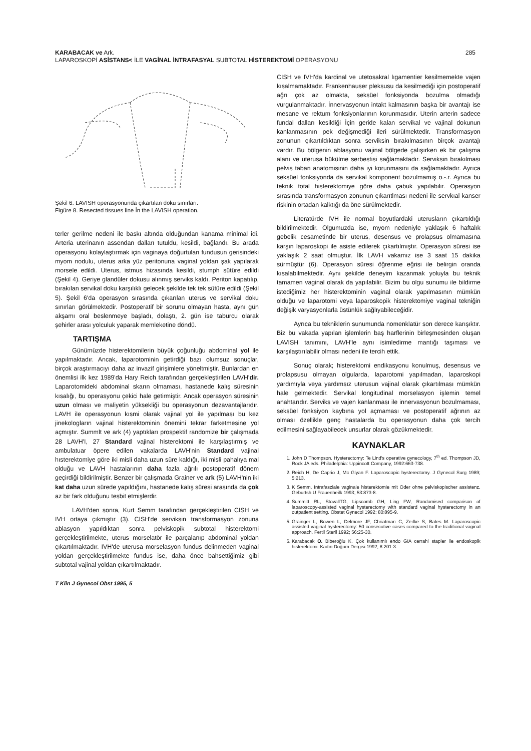285 KARABACAK ve Ark.
LAPAROSKOPİ ASİSTANS< İLE VAGİNAL İNTRAFASYAL SUBTOTAL HİSTEREKTOMİ OPERASYONU
Şekil 6. LAVISH operasyonunda çıkartılan doku sınırları.
Figüre 8. Resected tissues line İn the LAVISH operation.
terler gerilme nedeni ile baskı altında olduğundan kanama minimal idi. Arteria uterinanın assendan dalları tutuldu, kesildi, bağlandı. Bu arada operasyonu kolaylaştırmak için vaginaya doğurtulan fundusun gerisindeki myom nodulu, uterus arka yüz peritonuna vaginal yoldan şak yapılarak morsele edildi. Uterus, istmus hizasında kesildi, stumph sütüre edildi (Şekil 4). Geriye glandüler dokusu alınmış serviks kaldı. Periton kapatılıp, bırakılan servikal doku karşılıklı gelecek şekilde tek tek sütüre edildi (Şekil 5). Şekil 6'da operasyon sırasında çıkarılan uterus ve servikal doku sınırları görülmektedir. Postoperatif bir sorunu olmayan hasta, aynı gün akşamı oral beslenmeye başladı, dolaştı, 2. gün ise taburcu olarak şehirler arası yolculuk yaparak memleketine döndü.
TARTIŞMA
Günümüzde histerektomilerin büyük çoğunluğu abdominal yol ile yapılmaktadır. Ancak, laparotominin getirdiği bazı olumsuz sonuçlar, birçok araştırmacıyı daha az invazif girişimlere yöneltmiştir. Bunlardan en önemlisi ilk kez 1989'da Hary Reich tarafından gerçekleştirilen LAVH'dir. Laparotomideki abdominal skarın olmaması, hastanede kalış süresinin kısalığı, bu operasyonu çekici hale getirmiştir. Ancak operasyon süresinin uzun olması ve maliyetin yüksekliği bu operasyonun dezavantajlarıdır. LAVH ile operasyonun kısmi olarak vajinal yol ile yapılması bu kez jinekologların vajinal histerektominin önemini tekrar farketmesine yol açmıştır. Summlt ve ark (4) yaptıkları prospektif randomize bir çalışmada 28 LAVH'I, 27 Standard vajinal histerektomi ile karşılaştırmış ve ambulatuar öpere edilen vakalarda LAVH'nin Standard vajinal hısterektomiye göre iki misli daha uzun süre kaldığı, iki misli pahalıya mal olduğu ve LAVH hastalarının daha fazla ağrılı postoperatif dönem geçirdiği bildirilmiştir. Benzer bir çalışmada Grainer ve ark (5) LAVH'nin iki kat daha uzun sürede yapıldığını, hastanede kalış süresi arasında da çok az bir fark olduğunu tesbit etmişlerdir.
LAVH'den sonra, Kurt Semm tarafından gerçekleştirilen CISH ve IVH ortaya çıkmıştır (3). CISH'de serviksin transformasyon zonuna ablasyon yapıldıktan sonra pelviskopik subtotal histerektomi gerçekleştirilmekte, uterus morselatör ile parçalanıp abdominal yoldan çıkartılmaktadır. IVH'de uterusa morselasyon fundus delinmeden vaginal yoldan gerçekleştirilmekte fundus ise, daha önce bahsettiğimiz gibi subtotal vajinal yoldan çıkartılmaktadır.
T Klin J Gynecol Obst 1995, 5
CISH ve IVH'da kardinal ve utetosakral lıgamentier kesilmemekte vajen kısalmamaktadır. Frankenhauser pleksusu da kesilmediği için postoperatif ağrı çok az olmakta, seksüel fonksiyonda bozulma olmadığı vurgulanmaktadır. İnnervasyonun intakt kalmasının başka bir avantajı ise mesane ve rektum fonksiyonlarının korunmasıdır. Uterin arterin sadece fundal dalları kesildiği İçin geride kalan servikal ve vajinal dokunun kanlanmasının pek değişmediği ileri sürülmektedir. Transformasyon zonunun çıkartıldıktan sonra serviksin bırakılmasının birçok avantajı vardır. Bu bölgenin ablasyonu vajinal bölgede çalışırken ek bir çalışma alanı ve uterusa bükülme serbestisi sağlamaktadır. Serviksin bırakılması pelvis taban anatomisinin daha iyi korunmasını da sağlamaktadır. Ayrıca seksüel fonksiyonda da servikal komponent bozulmamış o.-.r. Ayrıca bu teknik total histerektomiye göre daha çabuk yapılabilir. Operasyon sırasında transformasyon zonunun çıkarıtlması nedeni ile servkıal kanser riskinin ortadan kalktığı da öne sürülmektedir.
Literatürde IVH ile normal boyutlardaki uterusların çıkartıldığı bildirilmektedir. Olgumuzda ise, myom nedeniyle yaklaşık 6 haftalık gebelik cesametinde bir uterus, desensus ve prolapsus olmamasına karşın laparoskopi ile asiste edilerek çıkartılmıştır. Operasyon süresi ise yaklaşık 2 saat olmuştur. İlk LAVH vakamız ise 3 saat 15 dakika sürmüştür (6). Operasyon süresi öğrenme eğrisi ile belirgin oranda kısalabilmektedir. Aynı şekilde deneyim kazanmak yoluyla bu teknik tamamen vaginal olarak da yapılabilir. Bizim bu olgu sunumu ile bildirme istediğimiz her histerektominin vaginal olarak yapılmasının mümkün olduğu ve laparotomi veya laparoskopik histerektomiye vaginal tekniğin değişik varyasyonlarla üstünlük sağlıyabileceğidir.
Ayrıca bu tekniklerin sunumunda nomenklatür son derece karışıktır. Biz bu vakada yapılan işlemlerin baş harflerinin birleşmesinden oluşan LAVISH tanımını, LAVH'le aynı isimledirme mantığı taşıması ve karşılaştırılabilir olması nedeni ile tercih ettik.
Sonuç olarak; histerektomi endikasyonu konulmuş, desensus ve prolapsusu olmayan olgularda, laparotomi yapılmadan, laparoskopi yardımıyla veya yardımsız uterusun vajinal olarak çıkartılması mümkün hale gelmektedir. Servikal longitudinal morselasyon işlemin temel anahtarıdır. Serviks ve vajen kanlanması ile innervasyonun bozulmaması, seksüel fonksiyon kaybına yol açmaması ve postoperatif ağrının az olması özellikle genç hastalarda bu operasyonun daha çok tercih edilmesini sağlayabilecek unsurlar olarak gözükmektedir.
KAYNAKLAR
1. John D Thompson. Hysterectomy: Te Lind's operative gynecology, 7<sup>th</sup> ed. Thompson JD, Rock JA eds. Philadelphia: Uppincott Company, 1992:663-738.
2. Reich H, De Caprio J, Mc Glyan F. Laparoscopic hysterectomy. J Gynecol Surg 1989; 5:213.
3. K Semm. Intrafasziale vaginale histerektomie mit Oder ohne pelviskopischer assistenz. Geburtsh U Frauenheilk 1993; 53:873-8.
4. Summitt RL, StovallTG, Lipscomb GH, Ling FW, Randomised comparison of laparoscopy-assisted vaginal hysterectomy with standard vaginal hysterectomy in an outpatient setting. Obstet Gynecol 1992; 80:895-9.
5. Grainger L, Bowen L, Delmore JF, Chriatman C, Zeılke S, Bates M. Laparoscopic assisted vaginal hysterectomy: 50 consecutive cases compared to the traditional vaginal approach. Fertil Steril 1992; 56:25-30.
6. Karabacak O. Biberoğlu K. Çok kullanımlı endo GIA cerrahi stapler ile endoskopik histerektomi. Kadın Doğum Dergisi 1992; 8:201-3.